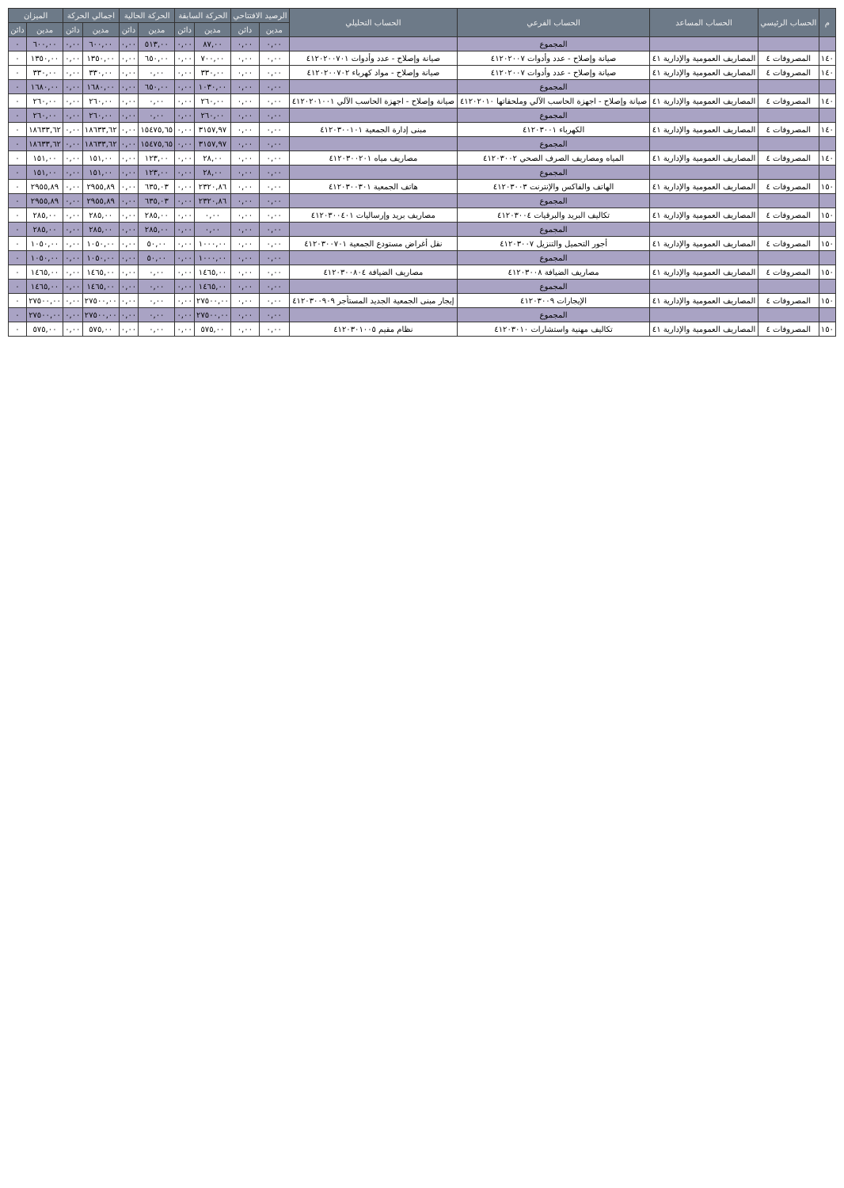| م | الحساب الرئيسي | الحساب المساعد | الحساب الفرعي | الحساب التحليلي | الرصيد الافتتاحي | | الحركة السابقة | | الحركة الحالية | | اجمالي الحركة | | الميزان | |
| --- | --- | --- | --- | --- | --- | --- | --- | --- | --- | --- | --- | --- | --- | --- |
| | | | | | مدين | دائن | مدين | دائن | مدين | دائن | مدين | دائن | مدين | دائن |
| | | | المجموع | | ٠,٠٠ | ٠,٠٠ | ٨٧,٠٠ | ٠,٠٠ | ٥١٣,٠٠ | ٠,٠٠ | ٦٠٠,٠٠ | ٠,٠٠ | ٦٠٠,٠٠ | ٠ |
| ١٤٠ | المصروفات ٤ | المصاريف العمومية والإدارية ٤١ | صيانة وإصلاح - عدد وأدوات ٤١٢٠٢٠٠٧ | صيانة وإصلاح - عدد وأدوات ٤١٢٠٢٠٠٧٠١ | ٠,٠٠ | ٠,٠٠ | ٧٠٠,٠٠ | ٠,٠٠ | ٦٥٠,٠٠ | ٠,٠٠ | ١٣٥٠,٠٠ | ٠,٠٠ | ١٣٥٠,٠٠ | ٠ |
| ١٤٠ | المصروفات ٤ | المصاريف العمومية والإدارية ٤١ | صيانة وإصلاح - عدد وأدوات ٤١٢٠٢٠٠٧ | صيانة وإصلاح - مواد كهرباء ٤١٢٠٢٠٠٧٠٢ | ٠,٠٠ | ٠,٠٠ | ٣٣٠,٠٠ | ٠,٠٠ | ٠,٠٠ | ٠,٠٠ | ٣٣٠,٠٠ | ٠,٠٠ | ٣٣٠,٠٠ | ٠ |
| | | | المجموع | | ٠,٠٠ | ٠,٠٠ | ١٠٣٠,٠٠ | ٠,٠٠ | ٦٥٠,٠٠ | ٠,٠٠ | ١٦٨٠,٠٠ | ٠,٠٠ | ١٦٨٠,٠٠ | ٠ |
| ١٤٠ | المصروفات ٤ | المصاريف العمومية والإدارية ٤١ | صيانة وإصلاح - اجهزة الحاسب الآلي وملحقاتها ٤١٢٠٢٠١٠ | صيانة وإصلاح - اجهزة الحاسب الآلي ٤١٢٠٢٠١٠٠١ | ٠,٠٠ | ٠,٠٠ | ٢٦٠,٠٠ | ٠,٠٠ | ٠,٠٠ | ٠,٠٠ | ٢٦٠,٠٠ | ٠,٠٠ | ٢٦٠,٠٠ | ٠ |
| | | | المجموع | | ٠,٠٠ | ٠,٠٠ | ٢٦٠,٠٠ | ٠,٠٠ | ٠,٠٠ | ٠,٠٠ | ٢٦٠,٠٠ | ٠,٠٠ | ٢٦٠,٠٠ | ٠ |
| ١٤٠ | المصروفات ٤ | المصاريف العمومية والإدارية ٤١ | الكهرباء ٤١٢٠٣٠٠١ | مبنى إدارة الجمعية ٤١٢٠٣٠٠١٠١ | ٠,٠٠ | ٠,٠٠ | ٣١٥٧,٩٧ | ٠,٠٠ | ١٥٤٧٥,٦٥ | ٠,٠٠ | ١٨٦٣٣,٦٢ | ٠,٠٠ | ١٨٦٣٣,٦٢ | ٠ |
| | | | المجموع | | ٠,٠٠ | ٠,٠٠ | ٣١٥٧,٩٧ | ٠,٠٠ | ١٥٤٧٥,٦٥ | ٠,٠٠ | ١٨٦٣٣,٦٢ | ٠,٠٠ | ١٨٦٣٣,٦٢ | ٠ |
| ١٤٠ | المصروفات ٤ | المصاريف العمومية والإدارية ٤١ | المياه ومصاريف الصرف الصحي ٤١٢٠٣٠٠٢ | مصاريف مياه ٤١٢٠٣٠٠٢٠١ | ٠,٠٠ | ٠,٠٠ | ٢٨,٠٠ | ٠,٠٠ | ١٢٣,٠٠ | ٠,٠٠ | ١٥١,٠٠ | ٠,٠٠ | ١٥١,٠٠ | ٠ |
| | | | المجموع | | ٠,٠٠ | ٠,٠٠ | ٢٨,٠٠ | ٠,٠٠ | ١٢٣,٠٠ | ٠,٠٠ | ١٥١,٠٠ | ٠,٠٠ | ١٥١,٠٠ | ٠ |
| ١٥٠ | المصروفات ٤ | المصاريف العمومية والإدارية ٤١ | الهاتف والفاكس والإنترنت ٤١٢٠٣٠٠٣ | هاتف الجمعية ٤١٢٠٣٠٠٣٠١ | ٠,٠٠ | ٠,٠٠ | ٢٣٢٠,٨٦ | ٠,٠٠ | ٦٣٥,٠٣ | ٠,٠٠ | ٢٩٥٥,٨٩ | ٠,٠٠ | ٢٩٥٥,٨٩ | ٠ |
| | | | المجموع | | ٠,٠٠ | ٠,٠٠ | ٢٣٢٠,٨٦ | ٠,٠٠ | ٦٣٥,٠٣ | ٠,٠٠ | ٢٩٥٥,٨٩ | ٠,٠٠ | ٢٩٥٥,٨٩ | ٠ |
| ١٥٠ | المصروفات ٤ | المصاريف العمومية والإدارية ٤١ | تكاليف البريد والبرقيات ٤١٢٠٣٠٠٤ | مصاريف بريد وإرساليات ٤١٢٠٣٠٠٤٠١ | ٠,٠٠ | ٠,٠٠ | ٠,٠٠ | ٠,٠٠ | ٢٨٥,٠٠ | ٠,٠٠ | ٢٨٥,٠٠ | ٠,٠٠ | ٢٨٥,٠٠ | ٠ |
| | | | المجموع | | ٠,٠٠ | ٠,٠٠ | ٠,٠٠ | ٠,٠٠ | ٢٨٥,٠٠ | ٠,٠٠ | ٢٨٥,٠٠ | ٠,٠٠ | ٢٨٥,٠٠ | ٠ |
| ١٥٠ | المصروفات ٤ | المصاريف العمومية والإدارية ٤١ | أجور التحميل والتنزيل ٤١٢٠٣٠٠٧ | نقل أغراض مستودع الجمعية ٤١٢٠٣٠٠٧٠١ | ٠,٠٠ | ٠,٠٠ | ١٠٠٠,٠٠ | ٠,٠٠ | ٥٠,٠٠ | ٠,٠٠ | ١٠٥٠,٠٠ | ٠,٠٠ | ١٠٥٠,٠٠ | ٠ |
| | | | المجموع | | ٠,٠٠ | ٠,٠٠ | ١٠٠٠,٠٠ | ٠,٠٠ | ٥٠,٠٠ | ٠,٠٠ | ١٠٥٠,٠٠ | ٠,٠٠ | ١٠٥٠,٠٠ | ٠ |
| ١٥٠ | المصروفات ٤ | المصاريف العمومية والإدارية ٤١ | مصاريف الضيافة ٤١٢٠٣٠٠٨ | مصاريف الضيافة ٤١٢٠٣٠٠٨٠٤ | ٠,٠٠ | ٠,٠٠ | ١٤٦٥,٠٠ | ٠,٠٠ | ٠,٠٠ | ٠,٠٠ | ١٤٦٥,٠٠ | ٠,٠٠ | ١٤٦٥,٠٠ | ٠ |
| | | | المجموع | | ٠,٠٠ | ٠,٠٠ | ١٤٦٥,٠٠ | ٠,٠٠ | ٠,٠٠ | ٠,٠٠ | ١٤٦٥,٠٠ | ٠,٠٠ | ١٤٦٥,٠٠ | ٠ |
| ١٥٠ | المصروفات ٤ | المصاريف العمومية والإدارية ٤١ | الإيجارات ٤١٢٠٣٠٠٩ | إيجار مبنى الجمعية الجديد المستأجر ٤١٢٠٣٠٠٩٠٩ | ٠,٠٠ | ٠,٠٠ | ٢٧٥٠٠,٠٠ | ٠,٠٠ | ٠,٠٠ | ٠,٠٠ | ٢٧٥٠٠,٠٠ | ٠,٠٠ | ٢٧٥٠٠,٠٠ | ٠ |
| | | | المجموع | | ٠,٠٠ | ٠,٠٠ | ٢٧٥٠٠,٠٠ | ٠,٠٠ | ٠,٠٠ | ٠,٠٠ | ٢٧٥٠٠,٠٠ | ٠,٠٠ | ٢٧٥٠٠,٠٠ | ٠ |
| ١٥٠ | المصروفات ٤ | المصاريف العمومية والإدارية ٤١ | تكاليف مهنية واستشارات ٤١٢٠٣٠١٠ | نظام مقيم ٤١٢٠٣٠١٠٠٥ | ٠,٠٠ | ٠,٠٠ | ٥٧٥,٠٠ | ٠,٠٠ | ٠,٠٠ | ٠,٠٠ | ٥٧٥,٠٠ | ٠,٠٠ | ٥٧٥,٠٠ | ٠ |